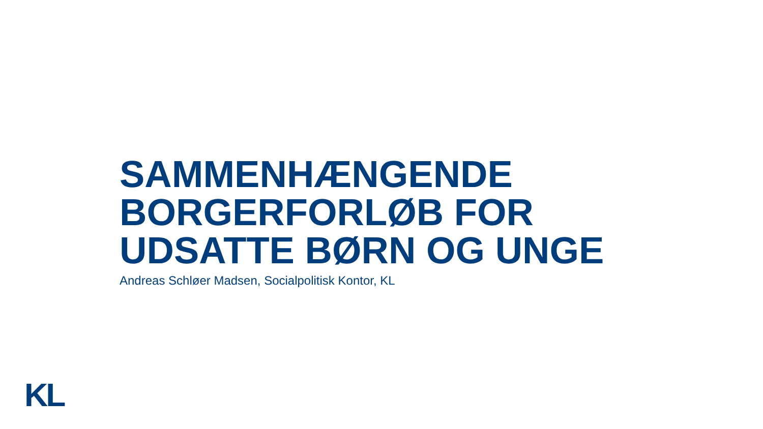SAMMENHÆNGENDE
BORGERFORLØB FOR
UDSATTE BØRN OG UNGE
Andreas Schløer Madsen, Socialpolitisk Kontor, KL
KL